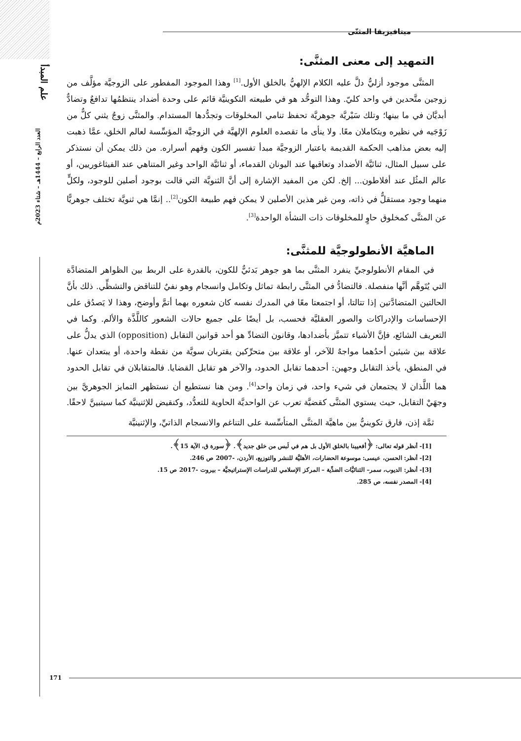علم المبدأ
العدد الرابع – 1444هـ – شتاء 2023م
ميتافيزيقا المثنّى
التمهيد إلى معنى المثنَّى:
المثنَّى موجود أزليٌّ دلَّ عليه الكلام الإلهيُّ بالخلق الأول.<sup>[1]</sup> وهذا الموجود المفطور على الزوجيَّة مؤلَّف من زوجين متَّحدين في واحد كليّ. وهذا التوحُّد هو في طبيعته التكوينيَّة قائم على وحدة أضداد ينتظمُها تدافعٌ وتضادٌّ أبديَّان في ما بينها؛ وتلك سَيْريَّة جوهريَّة تحفظ تنامي المخلوقات وتجدُّدها المستدام. والمثنَّى زوجٌ يثني كلٌّ من زَوْجَيه في نظيره ويتكاملان معًا. ولا ينأى ما تقصده العلوم الإلهيَّة في الزوجيَّة المؤسِّسة لعالم الخلق، عمَّا ذهبت إليه بعض مذاهب الحكمة القديمة باعتبار الزوجيَّة مبدأ تفسير الكون وفهم أسراره. من ذلك يمكن أن نستذكر على سبيل المثال، ثنائيَّة الأضداد وتعاقبها عند اليونان القدماء، أو ثنائيَّة الواحد وغير المتناهي عند الفيثاغوريين، أو عالم المثُل عند أفلاطون... إلخ. لكن من المفيد الإشارة إلى أنَّ الثنويَّة التي قالت بوجود أصلين للوجود، ولكلٍّ منهما وجود مستقلٌّ في ذاته، ومن غير هذين الأصلين لا يمكن فهم طبيعة الكون<sup>[2]</sup>.. إنمَّا هي ثنويَّة تختلف جوهريًّا عن المثنَّى كمخلوق حاوٍ للمخلوقات ذات النشأة الواحدة<sup>[3]</sup>.
الماهيَّة الأنطولوجيَّة للمثنَّى:
في المقام الأنطولوجيِّ ينفرد المثنَّى بما هو جوهر بَدئيٌّ للكون، بالقدرة على الربط بين الظواهر المتضادَّة التي يُتَوهَّم أنَّها منفصلة. فالتضادُّ في المثنَّى رابطة تماثل وتكامل وانسجام وهو نفيٌ للتناقض والتشظِّي. ذلك بأنَّ الحالتين المتضادَّتين إذا تتالتا، أو اجتمعتا معًا في المدرك نفسه كان شعوره بهما أتمَّ وأوضح، وهذا لا يَصدُق على الإحساسات والإدراكات والصور العقليَّة فحسب، بل أيضًا على جميع حالات الشعور كاللَّذَّة والألم. وكما في التعريف الشائع، فإنَّ الأشياء تتميَّز بأضدادها، وقانون التضادِّ هو أحد قوانين التقابل (opposition) الذي يدلُّ على علاقة بين شيئين أحدُهما مواجهٌ للآخر، أو علاقة بين متحرِّكين يقتربان سويَّة من نقطة واحدة، أو يبتعدان عنها. في المنطق، يأخذ التقابل وجهين: أحدهما تقابل الحدود، والآخر هو تقابل القضايا. فالمتقابلان في تقابل الحدود هما اللَّذان لا يجتمعان في شيء واحد، في زمان واحد<sup>[4]</sup>. ومن هنا نستطيع أن نستظهر التمايز الجوهريَّ بين وجهَيْ التقابل، حيث يستوي المثنَّى كقضيَّة تعرب عن الواحديَّة الحاوية للتعدُّد، وكنقيض للإثنينيَّة كما سيتبينَّ لاحقًا.
ثمَّة إذن، فارق تكوينيٌّ بين ماهيَّة المثنَّى المتأسِّسة على التناغم والانسجام الذاتيِّ، والإثنينيَّة
[1]- أنظر قوله تعالى: ﴿أفعيينا بالخلق الأول بل هم في لَبس من خلق جديد﴾. ﴿سورة ق، الآية 15﴾.
[2]- أنظر: الحسن، عيسى: موسوعة الحضارات، الأهليَّة للنشر والتوزيع، الأردن، -2007 ص 246.
[3]- أنظر: الديوب، سمر– الثنائيَّات الضدِّية – المركز الإسلامي للدراسات الإستراتيجيَّة – بيروت -2017 ص 15.
[4]- المصدر نفسه، ص 285.
171